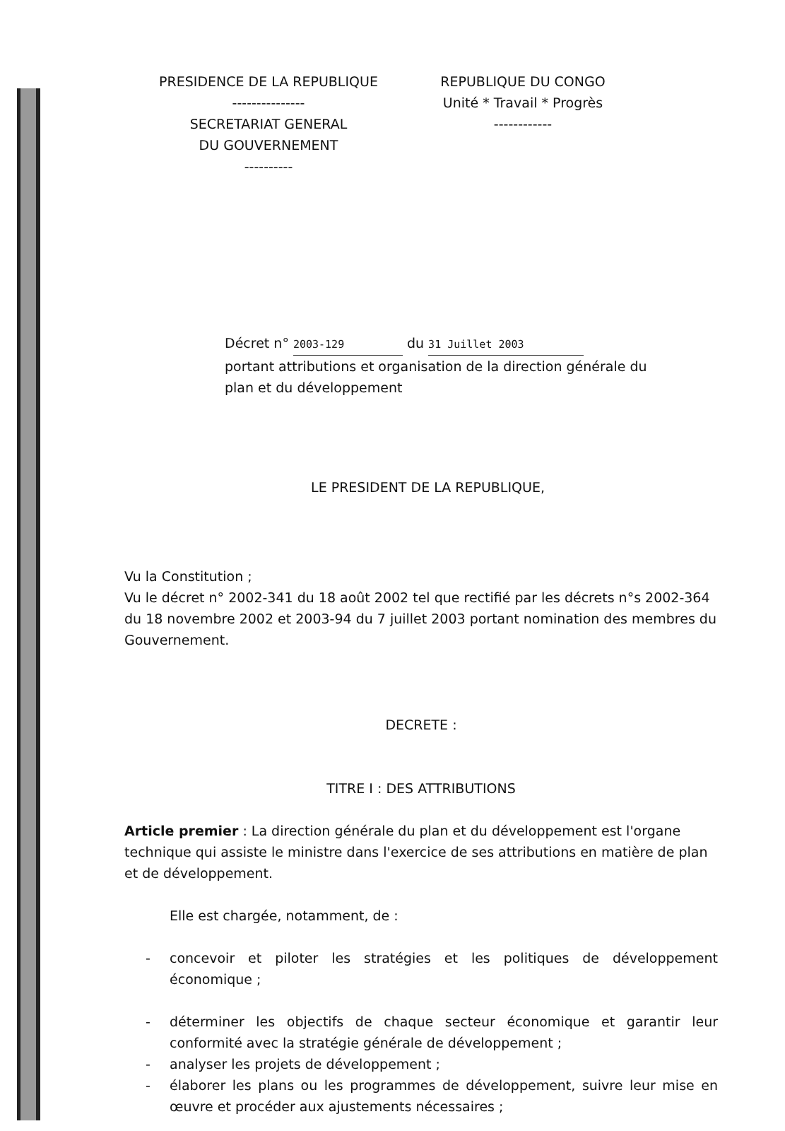PRESIDENCE DE LA REPUBLIQUE
---------------
SECRETARIAT GENERAL
DU GOUVERNEMENT
----------
REPUBLIQUE DU CONGO
Unité * Travail * Progrès
------------
Décret n° 2003-129 du 31 Juillet 2003
portant attributions et organisation de la direction générale du plan et du développement
LE PRESIDENT DE LA REPUBLIQUE,
Vu la Constitution ;
Vu le décret n° 2002-341 du 18 août 2002 tel que rectifié par les décrets n°s 2002-364 du 18 novembre 2002 et 2003-94 du 7 juillet 2003 portant nomination des membres du Gouvernement.
DECRETE :
TITRE I : DES ATTRIBUTIONS
Article premier : La direction générale du plan et du développement est l'organe technique qui assiste le ministre dans l'exercice de ses attributions en matière de plan et de développement.
Elle est chargée, notamment, de :
- concevoir et piloter les stratégies et les politiques de développement économique ;
- déterminer les objectifs de chaque secteur économique et garantir leur conformité avec la stratégie générale de développement ;
- analyser les projets de développement ;
- élaborer les plans ou les programmes de développement, suivre leur mise en œuvre et procéder aux ajustements nécessaires ;